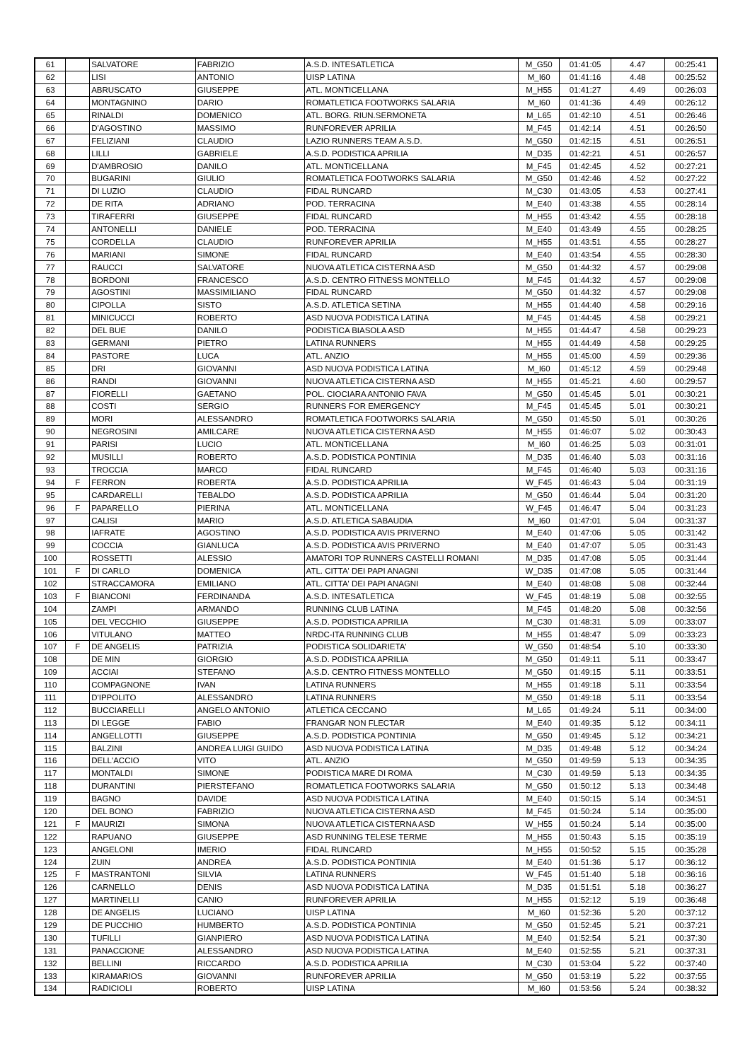| 61 | | SALVATORE | FABRIZIO | A.S.D. INTESATLETICA | M_G50 | 01:41:05 | 4.47 | 00:25:41 |
| 62 | | LISI | ANTONIO | UISP LATINA | M_I60 | 01:41:16 | 4.48 | 00:25:52 |
| 63 | | ABRUSCATO | GIUSEPPE | ATL. MONTICELLANA | M_H55 | 01:41:27 | 4.49 | 00:26:03 |
| 64 | | MONTAGNINO | DARIO | ROMATLETICA FOOTWORKS SALARIA | M_I60 | 01:41:36 | 4.49 | 00:26:12 |
| 65 | | RINALDI | DOMENICO | ATL. BORG. RIUN.SERMONETA | M_L65 | 01:42:10 | 4.51 | 00:26:46 |
| 66 | | D'AGOSTINO | MASSIMO | RUNFOREVER APRILIA | M_F45 | 01:42:14 | 4.51 | 00:26:50 |
| 67 | | FELIZIANI | CLAUDIO | LAZIO RUNNERS TEAM A.S.D. | M_G50 | 01:42:15 | 4.51 | 00:26:51 |
| 68 | | LILLI | GABRIELE | A.S.D. PODISTICA APRILIA | M_D35 | 01:42:21 | 4.51 | 00:26:57 |
| 69 | | D'AMBROSIO | DANILO | ATL. MONTICELLANA | M_F45 | 01:42:45 | 4.52 | 00:27:21 |
| 70 | | BUGARINI | GIULIO | ROMATLETICA FOOTWORKS SALARIA | M_G50 | 01:42:46 | 4.52 | 00:27:22 |
| 71 | | DI LUZIO | CLAUDIO | FIDAL RUNCARD | M_C30 | 01:43:05 | 4.53 | 00:27:41 |
| 72 | | DE RITA | ADRIANO | POD. TERRACINA | M_E40 | 01:43:38 | 4.55 | 00:28:14 |
| 73 | | TIRAFERRI | GIUSEPPE | FIDAL RUNCARD | M_H55 | 01:43:42 | 4.55 | 00:28:18 |
| 74 | | ANTONELLI | DANIELE | POD. TERRACINA | M_E40 | 01:43:49 | 4.55 | 00:28:25 |
| 75 | | CORDELLA | CLAUDIO | RUNFOREVER APRILIA | M_H55 | 01:43:51 | 4.55 | 00:28:27 |
| 76 | | MARIANI | SIMONE | FIDAL RUNCARD | M_E40 | 01:43:54 | 4.55 | 00:28:30 |
| 77 | | RAUCCI | SALVATORE | NUOVA ATLETICA CISTERNA ASD | M_G50 | 01:44:32 | 4.57 | 00:29:08 |
| 78 | | BORDONI | FRANCESCO | A.S.D. CENTRO FITNESS MONTELLO | M_F45 | 01:44:32 | 4.57 | 00:29:08 |
| 79 | | AGOSTINI | MASSIMILIANO | FIDAL RUNCARD | M_G50 | 01:44:32 | 4.57 | 00:29:08 |
| 80 | | CIPOLLA | SISTO | A.S.D. ATLETICA SETINA | M_H55 | 01:44:40 | 4.58 | 00:29:16 |
| 81 | | MINICUCCI | ROBERTO | ASD NUOVA PODISTICA LATINA | M_F45 | 01:44:45 | 4.58 | 00:29:21 |
| 82 | | DEL BUE | DANILO | PODISTICA BIASOLA ASD | M_H55 | 01:44:47 | 4.58 | 00:29:23 |
| 83 | | GERMANI | PIETRO | LATINA RUNNERS | M_H55 | 01:44:49 | 4.58 | 00:29:25 |
| 84 | | PASTORE | LUCA | ATL. ANZIO | M_H55 | 01:45:00 | 4.59 | 00:29:36 |
| 85 | | DRI | GIOVANNI | ASD NUOVA PODISTICA LATINA | M_I60 | 01:45:12 | 4.59 | 00:29:48 |
| 86 | | RANDI | GIOVANNI | NUOVA ATLETICA CISTERNA ASD | M_H55 | 01:45:21 | 4.60 | 00:29:57 |
| 87 | | FIORELLI | GAETANO | POL. CIOCIARA ANTONIO FAVA | M_G50 | 01:45:45 | 5.01 | 00:30:21 |
| 88 | | COSTI | SERGIO | RUNNERS FOR EMERGENCY | M_F45 | 01:45:45 | 5.01 | 00:30:21 |
| 89 | | MORI | ALESSANDRO | ROMATLETICA FOOTWORKS SALARIA | M_G50 | 01:45:50 | 5.01 | 00:30:26 |
| 90 | | NEGROSINI | AMILCARE | NUOVA ATLETICA CISTERNA ASD | M_H55 | 01:46:07 | 5.02 | 00:30:43 |
| 91 | | PARISI | LUCIO | ATL. MONTICELLANA | M_I60 | 01:46:25 | 5.03 | 00:31:01 |
| 92 | | MUSILLI | ROBERTO | A.S.D. PODISTICA PONTINIA | M_D35 | 01:46:40 | 5.03 | 00:31:16 |
| 93 | | TROCCIA | MARCO | FIDAL RUNCARD | M_F45 | 01:46:40 | 5.03 | 00:31:16 |
| 94 | F | FERRON | ROBERTA | A.S.D. PODISTICA APRILIA | W_F45 | 01:46:43 | 5.04 | 00:31:19 |
| 95 | | CARDARELLI | TEBALDO | A.S.D. PODISTICA APRILIA | M_G50 | 01:46:44 | 5.04 | 00:31:20 |
| 96 | F | PAPARELLO | PIERINA | ATL. MONTICELLANA | W_F45 | 01:46:47 | 5.04 | 00:31:23 |
| 97 | | CALISI | MARIO | A.S.D. ATLETICA SABAUDIA | M_I60 | 01:47:01 | 5.04 | 00:31:37 |
| 98 | | IAFRATE | AGOSTINO | A.S.D. PODISTICA AVIS PRIVERNO | M_E40 | 01:47:06 | 5.05 | 00:31:42 |
| 99 | | COCCIA | GIANLUCA | A.S.D. PODISTICA AVIS PRIVERNO | M_E40 | 01:47:07 | 5.05 | 00:31:43 |
| 100 | | ROSSETTI | ALESSIO | AMATORI TOP RUNNERS CASTELLI ROMANI | M_D35 | 01:47:08 | 5.05 | 00:31:44 |
| 101 | F | DI CARLO | DOMENICA | ATL. CITTA' DEI PAPI ANAGNI | W_D35 | 01:47:08 | 5.05 | 00:31:44 |
| 102 | | STRACCAMORA | EMILIANO | ATL. CITTA' DEI PAPI ANAGNI | M_E40 | 01:48:08 | 5.08 | 00:32:44 |
| 103 | F | BIANCONI | FERDINANDA | A.S.D. INTESATLETICA | W_F45 | 01:48:19 | 5.08 | 00:32:55 |
| 104 | | ZAMPI | ARMANDO | RUNNING CLUB LATINA | M_F45 | 01:48:20 | 5.08 | 00:32:56 |
| 105 | | DEL VECCHIO | GIUSEPPE | A.S.D. PODISTICA APRILIA | M_C30 | 01:48:31 | 5.09 | 00:33:07 |
| 106 | | VITULANO | MATTEO | NRDC-ITA RUNNING CLUB | M_H55 | 01:48:47 | 5.09 | 00:33:23 |
| 107 | F | DE ANGELIS | PATRIZIA | PODISTICA SOLIDARIETA' | W_G50 | 01:48:54 | 5.10 | 00:33:30 |
| 108 | | DE MIN | GIORGIO | A.S.D. PODISTICA APRILIA | M_G50 | 01:49:11 | 5.11 | 00:33:47 |
| 109 | | ACCIAI | STEFANO | A.S.D. CENTRO FITNESS MONTELLO | M_G50 | 01:49:15 | 5.11 | 00:33:51 |
| 110 | | COMPAGNONE | IVAN | LATINA RUNNERS | M_H55 | 01:49:18 | 5.11 | 00:33:54 |
| 111 | | D'IPPOLITO | ALESSANDRO | LATINA RUNNERS | M_G50 | 01:49:18 | 5.11 | 00:33:54 |
| 112 | | BUCCIARELLI | ANGELO ANTONIO | ATLETICA CECCANO | M_L65 | 01:49:24 | 5.11 | 00:34:00 |
| 113 | | DI LEGGE | FABIO | FRANGAR NON FLECTAR | M_E40 | 01:49:35 | 5.12 | 00:34:11 |
| 114 | | ANGELLOTTI | GIUSEPPE | A.S.D. PODISTICA PONTINIA | M_G50 | 01:49:45 | 5.12 | 00:34:21 |
| 115 | | BALZINI | ANDREA LUIGI GUIDO | ASD NUOVA PODISTICA LATINA | M_D35 | 01:49:48 | 5.12 | 00:34:24 |
| 116 | | DELL'ACCIO | VITO | ATL. ANZIO | M_G50 | 01:49:59 | 5.13 | 00:34:35 |
| 117 | | MONTALDI | SIMONE | PODISTICA MARE DI ROMA | M_C30 | 01:49:59 | 5.13 | 00:34:35 |
| 118 | | DURANTINI | PIERSTEFANO | ROMATLETICA FOOTWORKS SALARIA | M_G50 | 01:50:12 | 5.13 | 00:34:48 |
| 119 | | BAGNO | DAVIDE | ASD NUOVA PODISTICA LATINA | M_E40 | 01:50:15 | 5.14 | 00:34:51 |
| 120 | | DEL BONO | FABRIZIO | NUOVA ATLETICA CISTERNA ASD | M_F45 | 01:50:24 | 5.14 | 00:35:00 |
| 121 | F | MAURIZI | SIMONA | NUOVA ATLETICA CISTERNA ASD | W_H55 | 01:50:24 | 5.14 | 00:35:00 |
| 122 | | RAPUANO | GIUSEPPE | ASD RUNNING TELESE TERME | M_H55 | 01:50:43 | 5.15 | 00:35:19 |
| 123 | | ANGELONI | IMERIO | FIDAL RUNCARD | M_H55 | 01:50:52 | 5.15 | 00:35:28 |
| 124 | | ZUIN | ANDREA | A.S.D. PODISTICA PONTINIA | M_E40 | 01:51:36 | 5.17 | 00:36:12 |
| 125 | F | MASTRANTONI | SILVIA | LATINA RUNNERS | W_F45 | 01:51:40 | 5.18 | 00:36:16 |
| 126 | | CARNELLO | DENIS | ASD NUOVA PODISTICA LATINA | M_D35 | 01:51:51 | 5.18 | 00:36:27 |
| 127 | | MARTINELLI | CANIO | RUNFOREVER APRILIA | M_H55 | 01:52:12 | 5.19 | 00:36:48 |
| 128 | | DE ANGELIS | LUCIANO | UISP LATINA | M_I60 | 01:52:36 | 5.20 | 00:37:12 |
| 129 | | DE PUCCHIO | HUMBERTO | A.S.D. PODISTICA PONTINIA | M_G50 | 01:52:45 | 5.21 | 00:37:21 |
| 130 | | TUFILLI | GIANPIERO | ASD NUOVA PODISTICA LATINA | M_E40 | 01:52:54 | 5.21 | 00:37:30 |
| 131 | | PANACCIONE | ALESSANDRO | ASD NUOVA PODISTICA LATINA | M_E40 | 01:52:55 | 5.21 | 00:37:31 |
| 132 | | BELLINI | RICCARDO | A.S.D. PODISTICA APRILIA | M_C30 | 01:53:04 | 5.22 | 00:37:40 |
| 133 | | KIRAMARIOS | GIOVANNI | RUNFOREVER APRILIA | M_G50 | 01:53:19 | 5.22 | 00:37:55 |
| 134 | | RADICIOLI | ROBERTO | UISP LATINA | M_I60 | 01:53:56 | 5.24 | 00:38:32 |